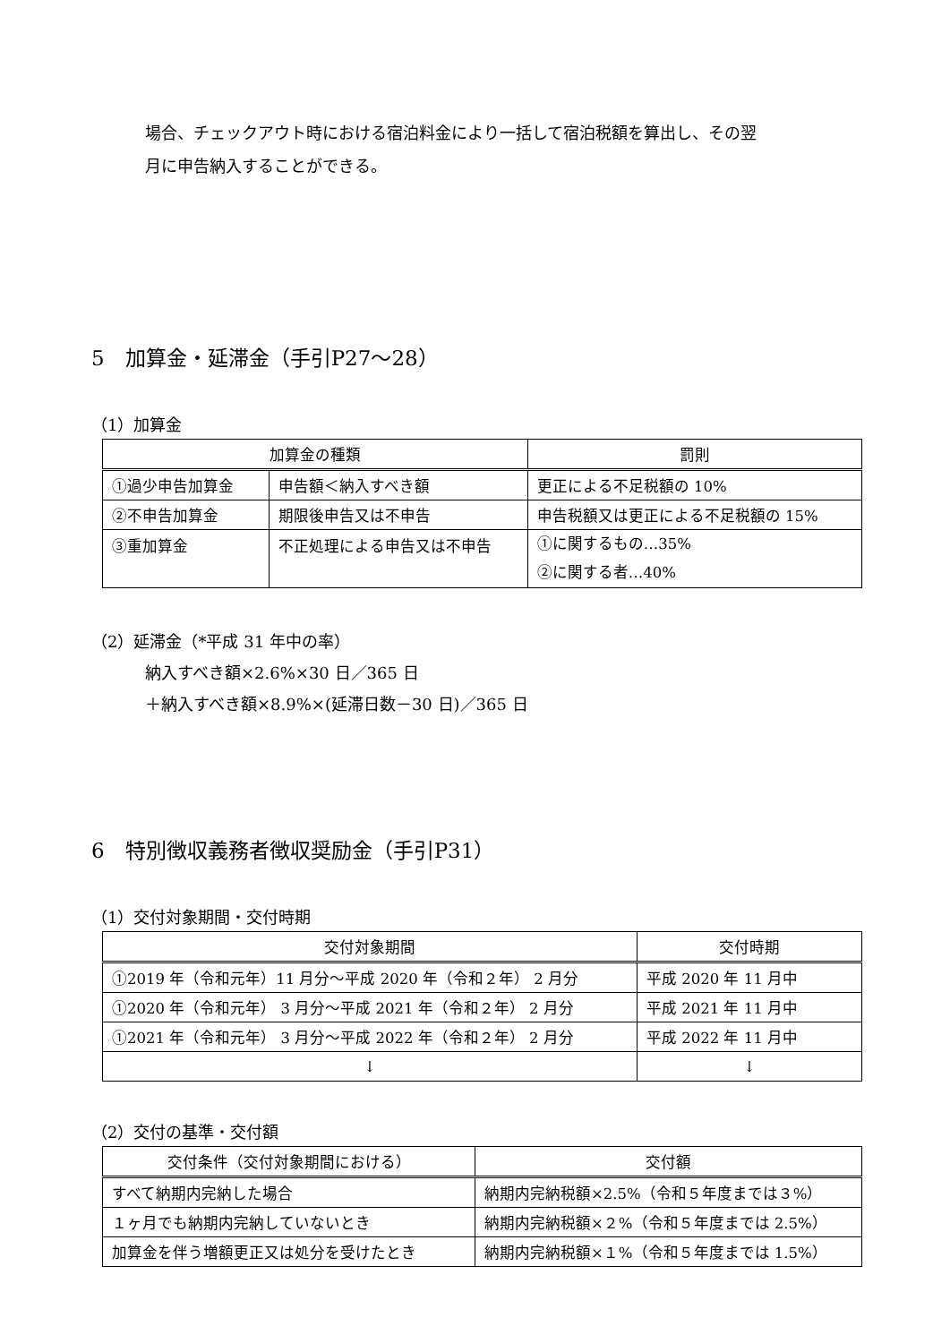場合、チェックアウト時における宿泊料金により一括して宿泊税額を算出し、その翌
月に申告納入することができる。
5　加算金・延滞金（手引P27～28）
（1）加算金
| 加算金の種類 | | 罰則 |
| --- | --- | --- |
| ①過少申告加算金 | 申告額＜納入すべき額 | 更正による不足税額の 10% |
| ②不申告加算金 | 期限後申告又は不申告 | 申告税額又は更正による不足税額の 15% |
| ③重加算金 | 不正処理による申告又は不申告 | ①に関するもの…35% ②に関する者…40% |
（2）延滞金（*平成 31 年中の率）
納入すべき額×2.6%×30 日／365 日
＋納入すべき額×8.9%×(延滞日数－30 日)／365 日
6　特別徴収義務者徴収奨励金（手引P31）
（1）交付対象期間・交付時期
| 交付対象期間 | 交付時期 |
| --- | --- |
| ①2019 年（令和元年）11 月分～平成 2020 年（令和２年） 2 月分 | 平成 2020 年 11 月中 |
| ①2020 年（令和元年） 3 月分～平成 2021 年（令和２年） 2 月分 | 平成 2021 年 11 月中 |
| ①2021 年（令和元年） 3 月分～平成 2022 年（令和２年） 2 月分 | 平成 2022 年 11 月中 |
| ↓ | ↓ |
（2）交付の基準・交付額
| 交付条件（交付対象期間における） | 交付額 |
| --- | --- |
| すべて納期内完納した場合 | 納期内完納税額×2.5%（令和５年度までは３%） |
| １ヶ月でも納期内完納していないとき | 納期内完納税額×２%（令和５年度までは 2.5%） |
| 加算金を伴う増額更正又は処分を受けたとき | 納期内完納税額×１%（令和５年度までは 1.5%） |